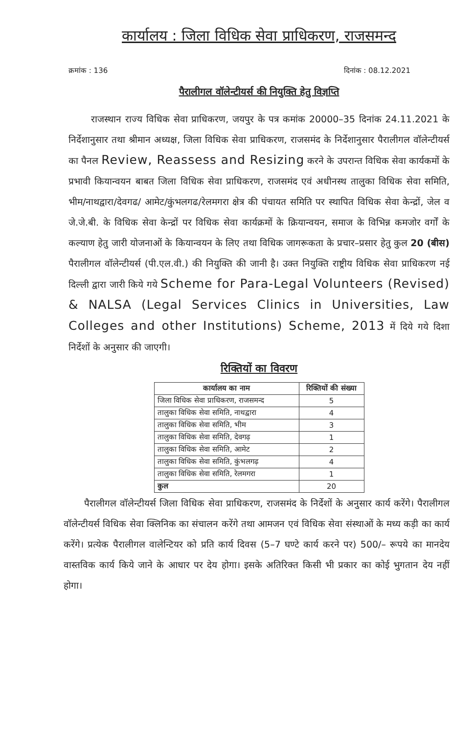कार्यालय : जिला विधिक सेवा प्राधिकरण, राजसमन्द
क्रमांक : 136 दिनांक : 08.12.2021
पैरालीगल वॉलेन्टीयर्स की नियुक्ति हेतु विज्ञप्ति
राजस्थान राज्य विधिक सेवा प्राधिकरण, जयपुर के पत्र कमांक 20000–35 दिनांक 24.11.2021 के निर्देशानुसार तथा श्रीमान अध्यक्ष, जिला विधिक सेवा प्राधिकरण, राजसमंद के निर्देशानुसार पैरालीगल वॉलेन्टीयर्स का पैनल Review, Reassess and Resizing करने के उपरान्त विधिक सेवा कार्यकमों के प्रभावी कियान्वयन बाबत जिला विधिक सेवा प्राधिकरण, राजसमंद एवं अधीनस्थ तालुका विधिक सेवा समिति, भीम/नाथद्वारा/देवगढ/ आमेट/कुंभलगढ/रेलमगरा क्षेत्र की पंचायत समिति पर स्थापित विधिक सेवा केन्द्रों, जेल व जे.जे.बी. के विधिक सेवा केन्द्रों पर विधिक सेवा कार्यक्रमों के क्रियान्वयन, समाज के विभिन्न कमजोर वर्गों के कल्याण हेतु जारी योजनाओं के कियान्वयन के लिए तथा विधिक जागरूकता के प्रचार–प्रसार हेतु कुल 20 (बीस) पैरालीगल वॉलेन्टीयर्स (पी.एल.वी.) की नियुक्ति की जानी है। उक्त नियुक्ति राष्ट्रीय विधिक सेवा प्राधिकरण नई दिल्ली द्वारा जारी किये गये Scheme for Para-Legal Volunteers (Revised) & NALSA (Legal Services Clinics in Universities, Law Colleges and other Institutions) Scheme, 2013 में दिये गये दिशा निर्देशों के अनुसार की जाएगी।
रिक्तियों का विवरण
| कार्यालय का नाम | रिक्तियों की संख्या |
| --- | --- |
| जिला विधिक सेवा प्राधिकरण, राजसमन्द | 5 |
| तालुका विधिक सेवा समिति, नाथद्वारा | 4 |
| तालुका विधिक सेवा समिति, भीम | 3 |
| तालुका विधिक सेवा समिति, देवगढ़ | 1 |
| तालुका विधिक सेवा समिति, आमेट | 2 |
| तालुका विधिक सेवा समिति, कुंभलगढ़ | 4 |
| तालुका विधिक सेवा समिति, रेलमगरा | 1 |
| कुल | 20 |
पैरालीगल वॉलेन्टीयर्स जिला विधिक सेवा प्राधिकरण, राजसमंद के निर्देशों के अनुसार कार्य करेंगे। पैरालीगल वॉलेन्टीयर्स विधिक सेवा क्लिनिक का संचालन करेंगे तथा आमजन एवं विधिक सेवा संस्थाओं के मध्य कड़ी का कार्य करेंगे। प्रत्येक पैरालीगल वालेन्टियर को प्रति कार्य दिवस (5–7 घण्टे कार्य करने पर) 500/– रूपये का मानदेय वास्तविक कार्य किये जाने के आधार पर देय होगा। इसके अतिरिक्त किसी भी प्रकार का कोई भुगतान देय नहीं होगा।